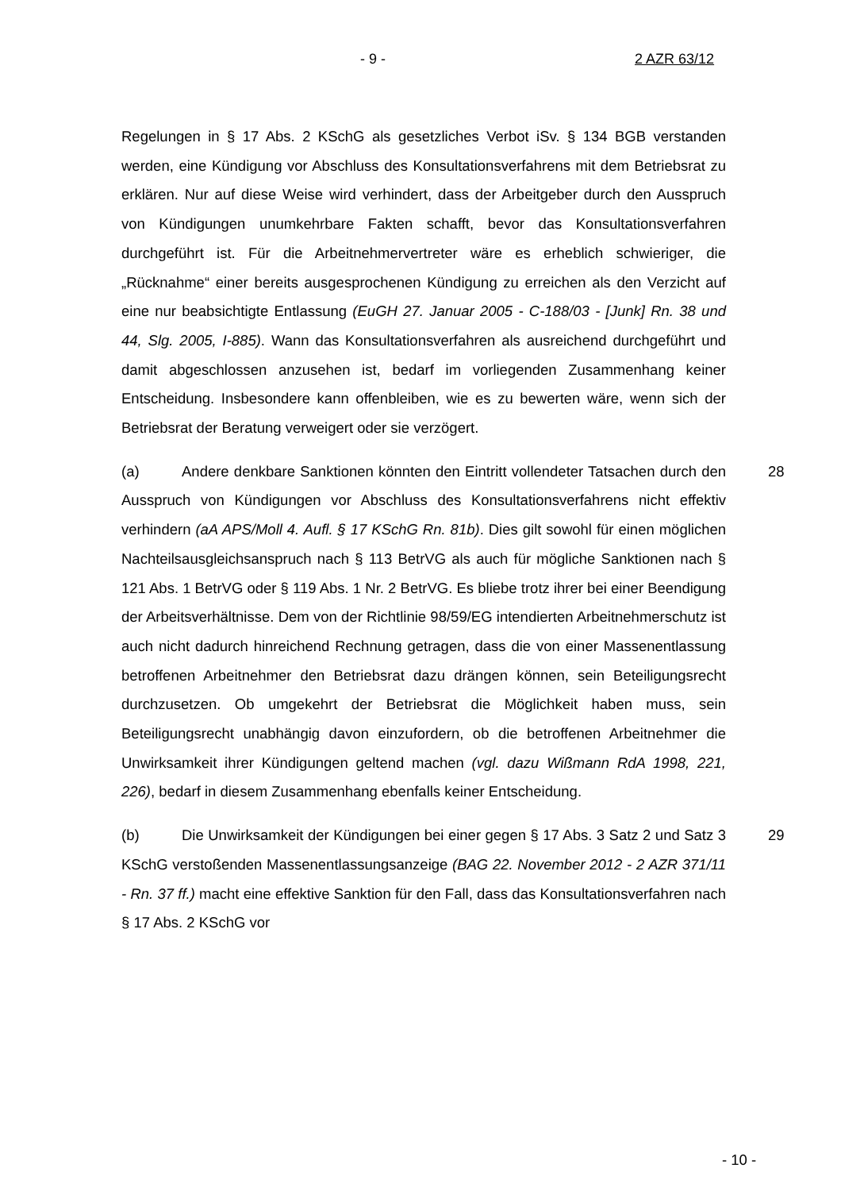- 9 - 2 AZR 63/12
Regelungen in § 17 Abs. 2 KSchG als gesetzliches Verbot iSv. § 134 BGB verstanden werden, eine Kündigung vor Abschluss des Konsultationsverfahrens mit dem Betriebsrat zu erklären. Nur auf diese Weise wird verhindert, dass der Arbeitgeber durch den Ausspruch von Kündigungen unumkehrbare Fakten schafft, bevor das Konsultationsverfahren durchgeführt ist. Für die Arbeitnehmervertreter wäre es erheblich schwieriger, die „Rücknahme“ einer bereits ausgesprochenen Kündigung zu erreichen als den Verzicht auf eine nur beabsichtigte Entlassung (EuGH 27. Januar 2005 - C-188/03 - [Junk] Rn. 38 und 44, Slg. 2005, I-885). Wann das Konsultationsverfahren als ausreichend durchgeführt und damit abgeschlossen anzusehen ist, bedarf im vorliegenden Zusammenhang keiner Entscheidung. Insbesondere kann offenbleiben, wie es zu bewerten wäre, wenn sich der Betriebsrat der Beratung verweigert oder sie verzögert.
28 (a) Andere denkbare Sanktionen könnten den Eintritt vollendeter Tatsachen durch den Ausspruch von Kündigungen vor Abschluss des Konsultationsverfahrens nicht effektiv verhindern (aA APS/Moll 4. Aufl. § 17 KSchG Rn. 81b). Dies gilt sowohl für einen möglichen Nachteilsausgleichsanspruch nach § 113 BetrVG als auch für mögliche Sanktionen nach § 121 Abs. 1 BetrVG oder § 119 Abs. 1 Nr. 2 BetrVG. Es bliebe trotz ihrer bei einer Beendigung der Arbeitsverhältnisse. Dem von der Richtlinie 98/59/EG intendierten Arbeitnehmerschutz ist auch nicht dadurch hinreichend Rechnung getragen, dass die von einer Massenentlassung betroffenen Arbeitnehmer den Betriebsrat dazu drängen können, sein Beteiligungsrecht durchzusetzen. Ob umgekehrt der Betriebsrat die Möglichkeit haben muss, sein Beteiligungsrecht unabhängig davon einzufordern, ob die betroffenen Arbeitnehmer die Unwirksamkeit ihrer Kündigungen geltend machen (vgl. dazu Wißmann RdA 1998, 221, 226), bedarf in diesem Zusammenhang ebenfalls keiner Entscheidung.
29 (b) Die Unwirksamkeit der Kündigungen bei einer gegen § 17 Abs. 3 Satz 2 und Satz 3 KSchG verstoßenden Massenentlassungsanzeige (BAG 22. November 2012 - 2 AZR 371/11 - Rn. 37 ff.) macht eine effektive Sanktion für den Fall, dass das Konsultationsverfahren nach § 17 Abs. 2 KSchG vor
- 10 -